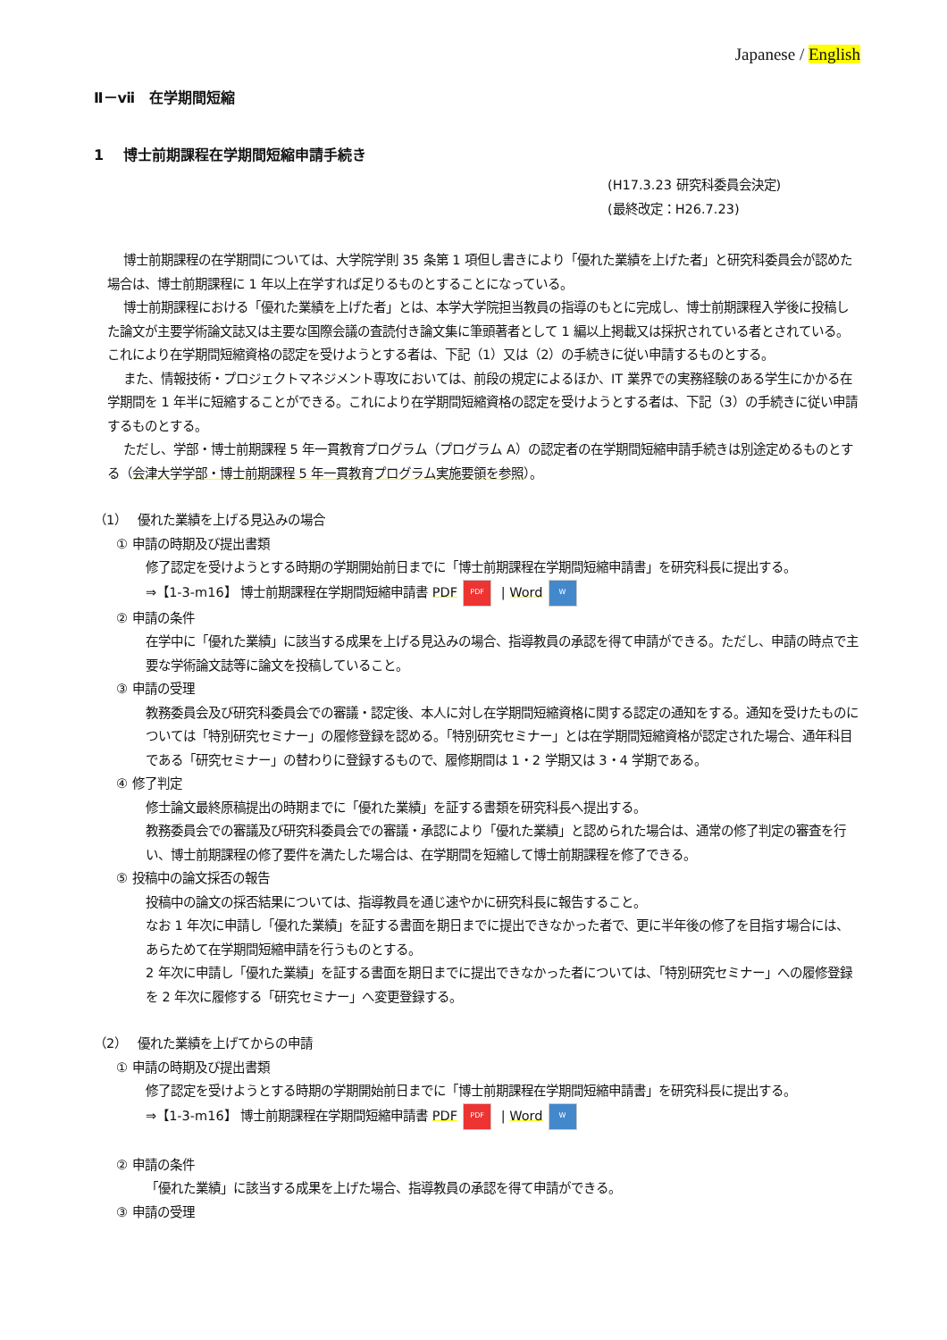Japanese / English
Ⅱ－ⅶ　在学期間短縮
1　 博士前期課程在学期間短縮申請手続き
(H17.3.23 研究科委員会決定)
(最終改定：H26.7.23)
博士前期課程の在学期間については、大学院学則 35 条第 1 項但し書きにより「優れた業績を上げた者」と研究科委員会が認めた場合は、博士前期課程に 1 年以上在学すれば足りるものとすることになっている。
博士前期課程における「優れた業績を上げた者」とは、本学大学院担当教員の指導のもとに完成し、博士前期課程入学後に投稿した論文が主要学術論文誌又は主要な国際会議の査読付き論文集に筆頭著者として 1 編以上掲載又は採択されている者とされている。 これにより在学期間短縮資格の認定を受けようとする者は、下記（1）又は（2）の手続きに従い申請するものとする。
また、情報技術・プロジェクトマネジメント専攻においては、前段の規定によるほか、IT 業界での実務経験のある学生にかかる在学期間を 1 年半に短縮することができる。これにより在学期間短縮資格の認定を受けようとする者は、下記（3）の手続きに従い申請するものとする。
ただし、学部・博士前期課程 5 年一貫教育プログラム（プログラム A）の認定者の在学期間短縮申請手続きは別途定めるものとする（会津大学学部・博士前期課程 5 年一貫教育プログラム実施要領を参照）。
（1）　 優れた業績を上げる見込みの場合
① 申請の時期及び提出書類
修了認定を受けようとする時期の学期開始前日までに「博士前期課程在学期間短縮申請書」を研究科長に提出する。
⇒【1-3-m16】 博士前期課程在学期間短縮申請書 PDF PDF | Word W
② 申請の条件
在学中に「優れた業績」に該当する成果を上げる見込みの場合、指導教員の承認を得て申請ができる。ただし、申請の時点で主要な学術論文誌等に論文を投稿していること。
③ 申請の受理
教務委員会及び研究科委員会での審議・認定後、本人に対し在学期間短縮資格に関する認定の通知をする。通知を受けたものについては「特別研究セミナー」の履修登録を認める。「特別研究セミナー」とは在学期間短縮資格が認定された場合、通年科目である「研究セミナー」の替わりに登録するもので、履修期間は 1・2 学期又は 3・4 学期である。
④ 修了判定
修士論文最終原稿提出の時期までに「優れた業績」を証する書類を研究科長へ提出する。
教務委員会での審議及び研究科委員会での審議・承認により「優れた業績」と認められた場合は、通常の修了判定の審査を行い、博士前期課程の修了要件を満たした場合は、在学期間を短縮して博士前期課程を修了できる。
⑤ 投稿中の論文採否の報告
投稿中の論文の採否結果については、指導教員を通じ速やかに研究科長に報告すること。
なお 1 年次に申請し「優れた業績」を証する書面を期日までに提出できなかった者で、更に半年後の修了を目指す場合には、あらためて在学期間短縮申請を行うものとする。
2 年次に申請し「優れた業績」を証する書面を期日までに提出できなかった者については、「特別研究セミナー」への履修登録を 2 年次に履修する「研究セミナー」へ変更登録する。
（2）　 優れた業績を上げてからの申請
① 申請の時期及び提出書類
修了認定を受けようとする時期の学期開始前日までに「博士前期課程在学期間短縮申請書」を研究科長に提出する。
⇒【1-3-m16】 博士前期課程在学期間短縮申請書 PDF PDF | Word W
② 申請の条件
「優れた業績」に該当する成果を上げた場合、指導教員の承認を得て申請ができる。
③ 申請の受理